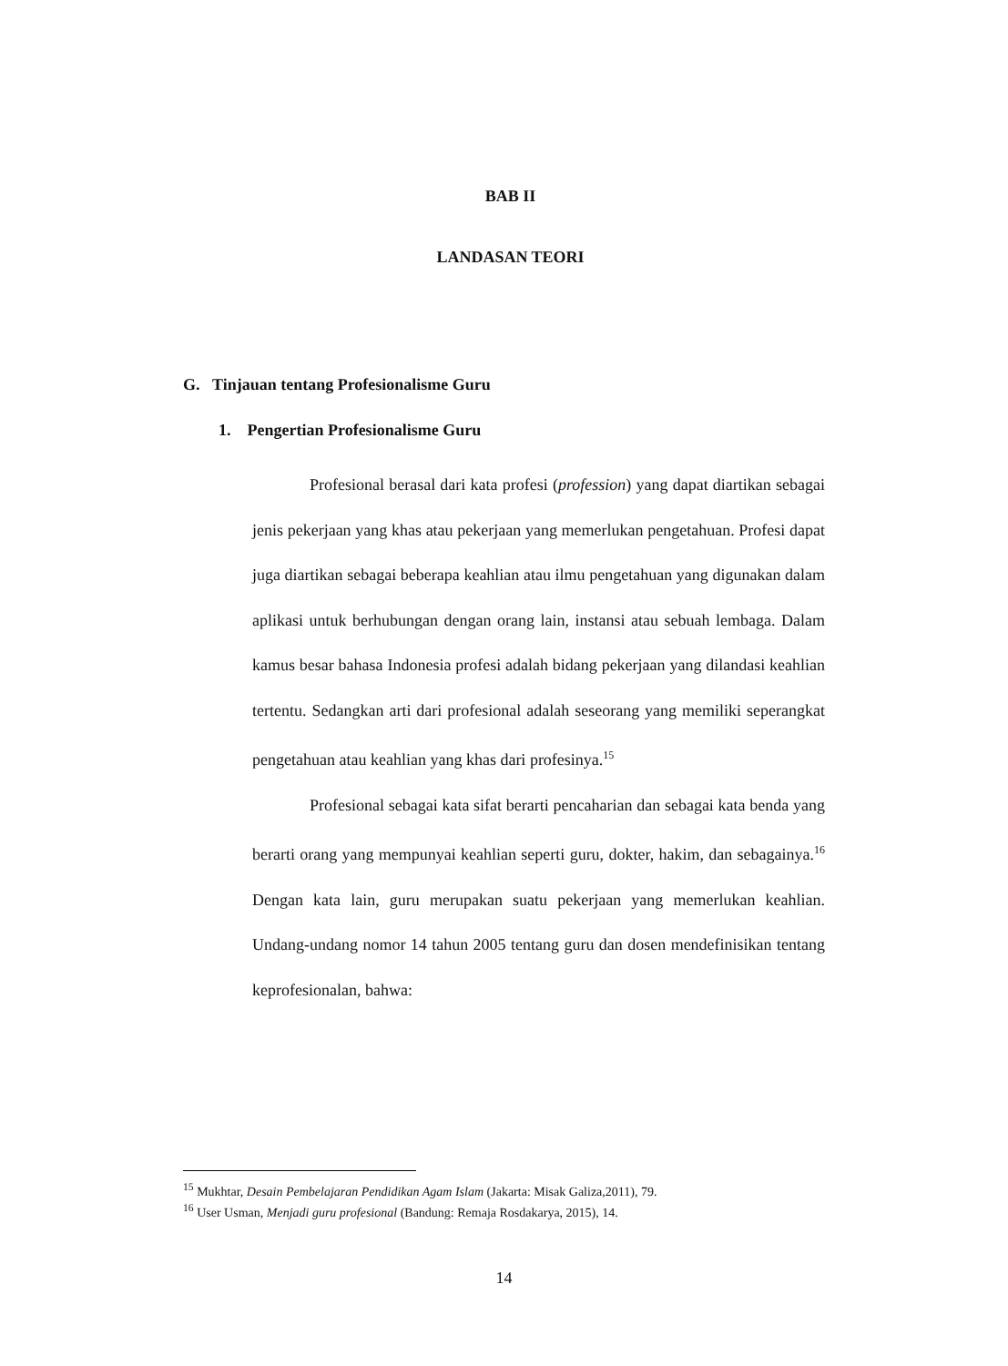BAB II
LANDASAN TEORI
G. Tinjauan tentang Profesionalisme Guru
1. Pengertian Profesionalisme Guru
Profesional berasal dari kata profesi (profession) yang dapat diartikan sebagai jenis pekerjaan yang khas atau pekerjaan yang memerlukan pengetahuan. Profesi dapat juga diartikan sebagai beberapa keahlian atau ilmu pengetahuan yang digunakan dalam aplikasi untuk berhubungan dengan orang lain, instansi atau sebuah lembaga. Dalam kamus besar bahasa Indonesia profesi adalah bidang pekerjaan yang dilandasi keahlian tertentu. Sedangkan arti dari profesional adalah seseorang yang memiliki seperangkat pengetahuan atau keahlian yang khas dari profesinya.<sup>15</sup>
Profesional sebagai kata sifat berarti pencaharian dan sebagai kata benda yang berarti orang yang mempunyai keahlian seperti guru, dokter, hakim, dan sebagainya.<sup>16</sup> Dengan kata lain, guru merupakan suatu pekerjaan yang memerlukan keahlian. Undang-undang nomor 14 tahun 2005 tentang guru dan dosen mendefinisikan tentang keprofesionalan, bahwa:
<sup>15</sup> Mukhtar, Desain Pembelajaran Pendidikan Agam Islam (Jakarta: Misak Galiza,2011), 79.
<sup>16</sup> User Usman, Menjadi guru profesional (Bandung: Remaja Rosdakarya, 2015), 14.
14